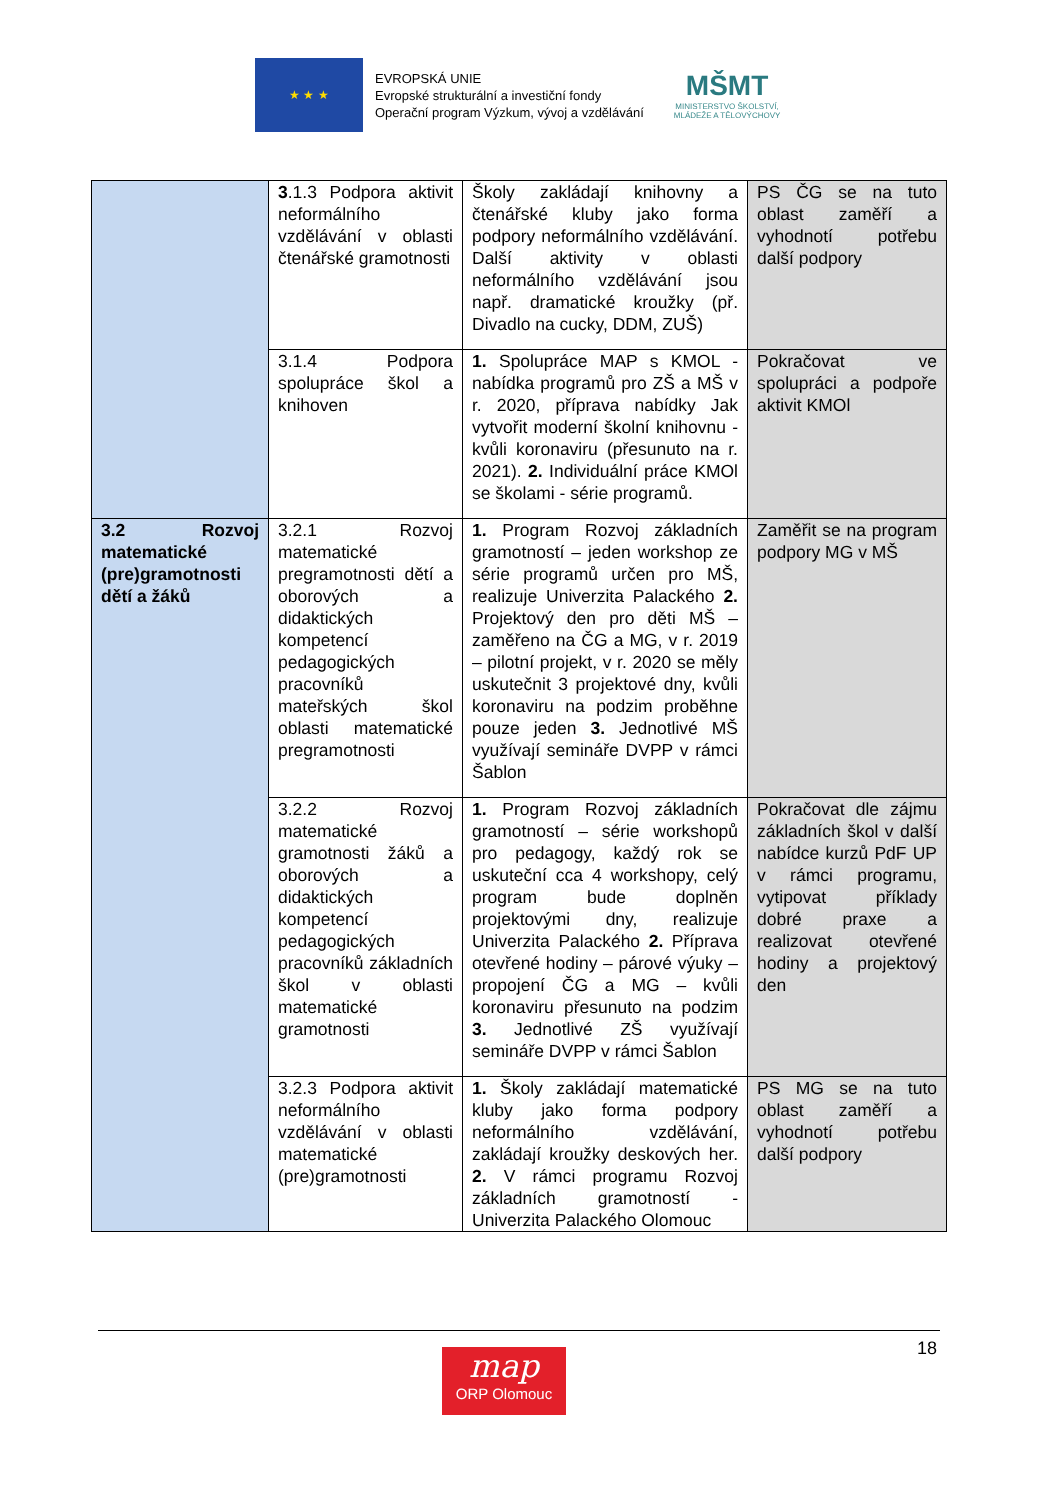★ ★ ★
EVROPSKÁ UNIE
Evropské strukturální a investiční fondy
Operační program Výzkum, vývoj a vzdělávání
MŠMT
MINISTERSTVO ŠKOLSTVÍ,
MLÁDEŽE A TĚLOVÝCHOVY
| | 3 .1.3 Podpora aktivit neformálního vzdělávání v oblasti čtenářské gramotnosti | Školy zakládají knihovny a čtenářské kluby jako forma podpory neformálního vzdělávání. Další aktivity v oblasti neformálního vzdělávání jsou např. dramatické kroužky (př. Divadlo na cucky, DDM, ZUŠ) | PS ČG se na tuto oblast zaměří a vyhodnotí potřebu další podpory |
| | 3.1.4 Podpora spolupráce škol a knihoven | 1. Spolupráce MAP s KMOL - nabídka programů pro ZŠ a MŠ v r. 2020, příprava nabídky Jak vytvořit moderní školní knihovnu - kvůli koronaviru (přesunuto na r. 2021). 2. Individuální práce KMOl se školami - série programů. | Pokračovat ve spolupráci a podpoře aktivit KMOl |
| 3.2 Rozvoj matematické (pre)gramotnosti dětí a žáků | 3.2.1 Rozvoj matematické pregramotnosti dětí a oborových a didaktických kompetencí pedagogických pracovníků mateřských škol oblasti matematické pregramotnosti | 1. Program Rozvoj základních gramotností – jeden workshop ze série programů určen pro MŠ, realizuje Univerzita Palackého 2. Projektový den pro děti MŠ – zaměřeno na ČG a MG, v r. 2019 – pilotní projekt, v r. 2020 se měly uskutečnit 3 projektové dny, kvůli koronaviru na podzim proběhne pouze jeden 3. Jednotlivé MŠ využívají semináře DVPP v rámci Šablon | Zaměřit se na program podpory MG v MŠ |
| | 3.2.2 Rozvoj matematické gramotnosti žáků a oborových a didaktických kompetencí pedagogických pracovníků základních škol v oblasti matematické gramotnosti | 1. Program Rozvoj základních gramotností – série workshopů pro pedagogy, každý rok se uskuteční cca 4 workshopy, celý program bude doplněn projektovými dny, realizuje Univerzita Palackého 2. Příprava otevřené hodiny – párové výuky – propojení ČG a MG – kvůli koronaviru přesunuto na podzim 3. Jednotlivé ZŠ využívají semináře DVPP v rámci Šablon | Pokračovat dle zájmu základních škol v další nabídce kurzů PdF UP v rámci programu, vytipovat příklady dobré praxe a realizovat otevřené hodiny a projektový den |
| | 3.2.3 Podpora aktivit neformálního vzdělávání v oblasti matematické (pre)gramotnosti | 1. Školy zakládají matematické kluby jako forma podpory neformálního vzdělávání, zakládají kroužky deskových her. 2. V rámci programu Rozvoj základních gramotností - Univerzita Palackého Olomouc | PS MG se na tuto oblast zaměří a vyhodnotí potřebu další podpory |
18
map
ORP Olomouc